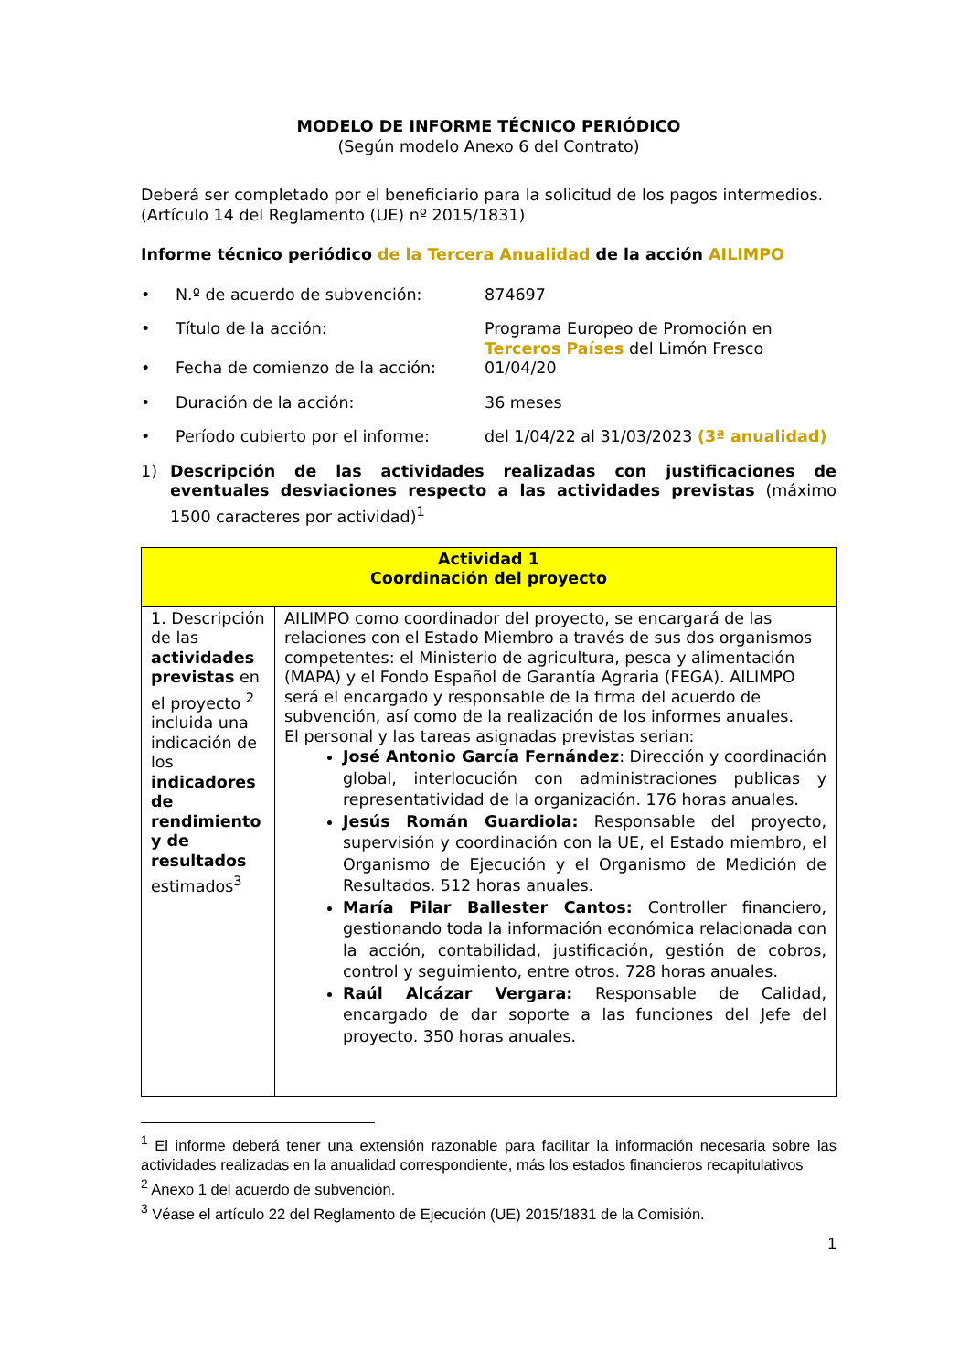MODELO DE INFORME TÉCNICO PERIÓDICO
(Según modelo Anexo 6 del Contrato)
Deberá ser completado por el beneficiario para la solicitud de los pagos intermedios. (Artículo 14 del Reglamento (UE) nº 2015/1831)
Informe técnico periódico de la Tercera Anualidad de la acción AILIMPO
• N.º de acuerdo de subvención: 874697
• Título de la acción: Programa Europeo de Promoción en Terceros Países del Limón Fresco
• Fecha de comienzo de la acción: 01/04/20
• Duración de la acción: 36 meses
• Período cubierto por el informe: del 1/04/22 al 31/03/2023 (3ª anualidad)
1) Descripción de las actividades realizadas con justificaciones de eventuales desviaciones respecto a las actividades previstas (máximo 1500 caracteres por actividad)<sup>1</sup>
| Actividad 1 Coordinación del proyecto | |
| 1. Descripción de las actividades previstas en el proyecto <sup>2</sup> incluida una indicación de los indicadores de rendimiento y de resultados estimados<sup>3</sup> | AILIMPO como coordinador del proyecto, se encargará de las relaciones con el Estado Miembro a través de sus dos organismos competentes: el Ministerio de agricultura, pesca y alimentación (MAPA) y el Fondo Español de Garantía Agraria (FEGA). AILIMPO será el encargado y responsable de la firma del acuerdo de subvención, así como de la realización de los informes anuales. El personal y las tareas asignadas previstas serian: José Antonio García Fernández : Dirección y coordinación global, interlocución con administraciones publicas y representatividad de la organización. 176 horas anuales. Jesús Román Guardiola: Responsable del proyecto, supervisión y coordinación con la UE, el Estado miembro, el Organismo de Ejecución y el Organismo de Medición de Resultados. 512 horas anuales. María Pilar Ballester Cantos: Controller financiero, gestionando toda la información económica relacionada con la acción, contabilidad, justificación, gestión de cobros, control y seguimiento, entre otros. 728 horas anuales. Raúl Alcázar Vergara: Responsable de Calidad, encargado de dar soporte a las funciones del Jefe del proyecto. 350 horas anuales. |
<sup>1</sup> El informe deberá tener una extensión razonable para facilitar la información necesaria sobre las actividades realizadas en la anualidad correspondiente, más los estados financieros recapitulativos
<sup>2</sup> Anexo 1 del acuerdo de subvención.
<sup>3</sup> Véase el artículo 22 del Reglamento de Ejecución (UE) 2015/1831 de la Comisión.
1